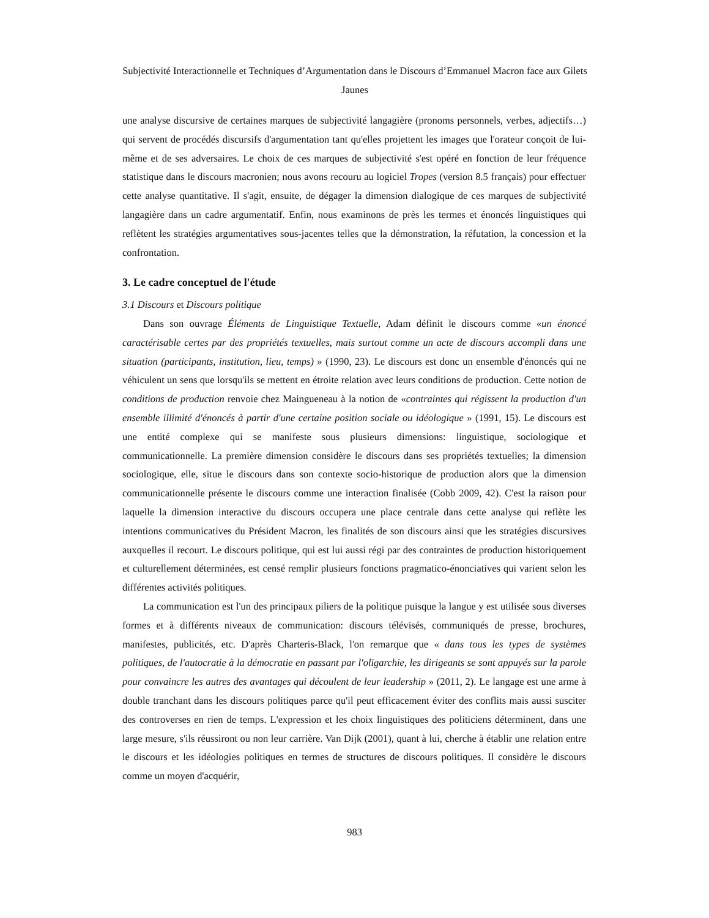Subjectivité Interactionnelle et Techniques d’Argumentation dans le Discours d’Emmanuel Macron face aux Gilets Jaunes
une analyse discursive de certaines marques de subjectivité langagière (pronoms personnels, verbes, adjectifs…) qui servent de procédés discursifs d'argumentation tant qu'elles projettent les images que l'orateur conçoit de lui-même et de ses adversaires. Le choix de ces marques de subjectivité s'est opéré en fonction de leur fréquence statistique dans le discours macronien; nous avons recouru au logiciel Tropes (version 8.5 français) pour effectuer cette analyse quantitative. Il s'agit, ensuite, de dégager la dimension dialogique de ces marques de subjectivité langagière dans un cadre argumentatif. Enfin, nous examinons de près les termes et énoncés linguistiques qui reflètent les stratégies argumentatives sous-jacentes telles que la démonstration, la réfutation, la concession et la confrontation.
3. Le cadre conceptuel de l'étude
3.1 Discours et Discours politique
Dans son ouvrage Éléments de Linguistique Textuelle, Adam définit le discours comme «un énoncé caractérisable certes par des propriétés textuelles, mais surtout comme un acte de discours accompli dans une situation (participants, institution, lieu, temps) » (1990, 23). Le discours est donc un ensemble d'énoncés qui ne véhiculent un sens que lorsqu'ils se mettent en étroite relation avec leurs conditions de production. Cette notion de conditions de production renvoie chez Maingueneau à la notion de «contraintes qui régissent la production d'un ensemble illimité d'énoncés à partir d'une certaine position sociale ou idéologique » (1991, 15). Le discours est une entité complexe qui se manifeste sous plusieurs dimensions: linguistique, sociologique et communicationnelle. La première dimension considère le discours dans ses propriétés textuelles; la dimension sociologique, elle, situe le discours dans son contexte socio-historique de production alors que la dimension communicationnelle présente le discours comme une interaction finalisée (Cobb 2009, 42). C'est la raison pour laquelle la dimension interactive du discours occupera une place centrale dans cette analyse qui reflète les intentions communicatives du Président Macron, les finalités de son discours ainsi que les stratégies discursives auxquelles il recourt. Le discours politique, qui est lui aussi régi par des contraintes de production historiquement et culturellement déterminées, est censé remplir plusieurs fonctions pragmatico-énonciatives qui varient selon les différentes activités politiques.
La communication est l'un des principaux piliers de la politique puisque la langue y est utilisée sous diverses formes et à différents niveaux de communication: discours télévisés, communiqués de presse, brochures, manifestes, publicités, etc. D'après Charteris-Black, l'on remarque que « dans tous les types de systèmes politiques, de l'autocratie à la démocratie en passant par l'oligarchie, les dirigeants se sont appuyés sur la parole pour convaincre les autres des avantages qui découlent de leur leadership » (2011, 2). Le langage est une arme à double tranchant dans les discours politiques parce qu'il peut efficacement éviter des conflits mais aussi susciter des controverses en rien de temps. L'expression et les choix linguistiques des politiciens déterminent, dans une large mesure, s'ils réussiront ou non leur carrière. Van Dijk (2001), quant à lui, cherche à établir une relation entre le discours et les idéologies politiques en termes de structures de discours politiques. Il considère le discours comme un moyen d'acquérir,
983